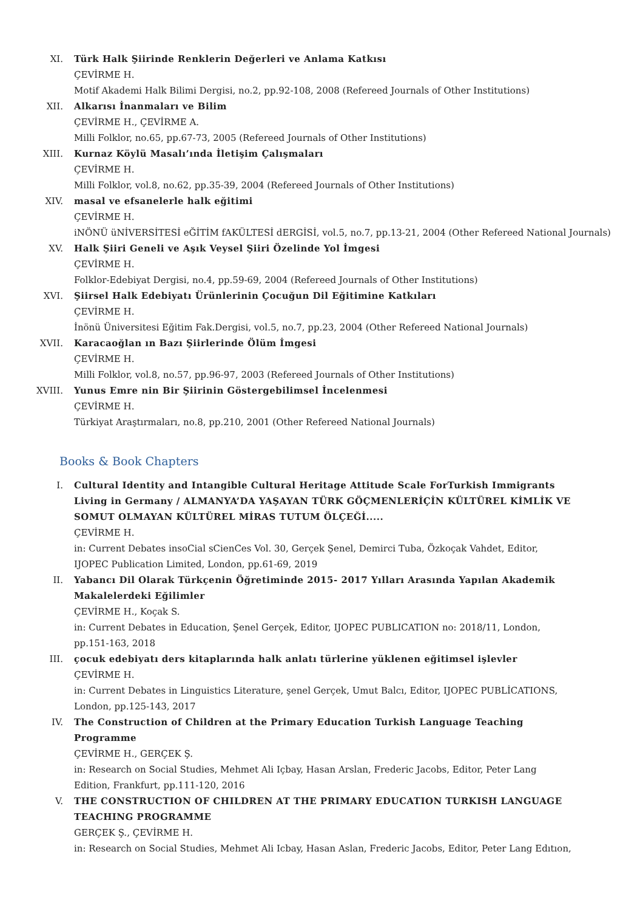XI. Türk Halk Şiirinde Renklerin Değerleri ve Anlama Katkısı
ÇEVİRME H.
Motif Akademi Halk Bilimi Dergisi, no.2, pp.92-108, 2008 (Refereed Journals of Other Institutions)
XII. Alkarısı İnanmaları ve Bilim
ÇEVİRME H., ÇEVİRME A.
Milli Folklor, no.65, pp.67-73, 2005 (Refereed Journals of Other Institutions)
XIII. Kurnaz Köylü Masalı’ında İletişim Çalışmaları
ÇEVİRME H.
Milli Folklor, vol.8, no.62, pp.35-39, 2004 (Refereed Journals of Other Institutions)
XIV. masal ve efsanelerle halk eğitimi
ÇEVİRME H.
iNÖNÜ üNİVERSİTESİ eĞİTİM fAKÜLTESİ dERGİSİ, vol.5, no.7, pp.13-21, 2004 (Other Refereed National Journals)
XV. Halk Şiiri Geneli ve Aşık Veysel Şiiri Özelinde Yol İmgesi
ÇEVİRME H.
Folklor-Edebiyat Dergisi, no.4, pp.59-69, 2004 (Refereed Journals of Other Institutions)
XVI. Şiirsel Halk Edebiyatı Ürünlerinin Çocuğun Dil Eğitimine Katkıları
ÇEVİRME H.
İnönü Üniversitesi Eğitim Fak.Dergisi, vol.5, no.7, pp.23, 2004 (Other Refereed National Journals)
XVII. Karacaoğlan ın Bazı Şiirlerinde Ölüm İmgesi
ÇEVİRME H.
Milli Folklor, vol.8, no.57, pp.96-97, 2003 (Refereed Journals of Other Institutions)
XVIII. Yunus Emre nin Bir Şiirinin Göstergebilimsel İncelenmesi
ÇEVİRME H.
Türkiyat Araştırmaları, no.8, pp.210, 2001 (Other Refereed National Journals)
Books & Book Chapters
I. Cultural Identity and Intangible Cultural Heritage Attitude Scale ForTurkish Immigrants Living in Germany / ALMANYA’DA YAŞAYAN TÜRK GÖÇMENLERİÇİN KÜLTÜREL KİMLİK VE SOMUT OLMAYAN KÜLTÜREL MİRAS TUTUM ÖLÇEĞİ.....
ÇEVİRME H.
in: Current Debates insoCial sCienCes Vol. 30, Gerçek Şenel, Demirci Tuba, Özkoçak Vahdet, Editor, IJOPEC Publication Limited, London, pp.61-69, 2019
II. Yabancı Dil Olarak Türkçenin Öğretiminde 2015- 2017 Yılları Arasında Yapılan Akademik Makalelerdeki Eğilimler
ÇEVİRME H., Koçak S.
in: Current Debates in Education, Şenel Gerçek, Editor, IJOPEC PUBLICATION no: 2018/11, London, pp.151-163, 2018
III. çocuk edebiyatı ders kitaplarında halk anlatı türlerine yüklenen eğitimsel işlevler
ÇEVİRME H.
in: Current Debates in Linguistics Literature, şenel Gerçek, Umut Balcı, Editor, IJOPEC PUBLİCATIONS, London, pp.125-143, 2017
IV. The Construction of Children at the Primary Education Turkish Language Teaching Programme
ÇEVİRME H., GERÇEK Ş.
in: Research on Social Studies, Mehmet Ali Içbay, Hasan Arslan, Frederic Jacobs, Editor, Peter Lang Edition, Frankfurt, pp.111-120, 2016
V. THE CONSTRUCTION OF CHILDREN AT THE PRIMARY EDUCATION TURKISH LANGUAGE TEACHING PROGRAMME
GERÇEK Ş., ÇEVİRME H.
in: Research on Social Studies, Mehmet Ali Icbay, Hasan Aslan, Frederic Jacobs, Editor, Peter Lang Edıtıon,